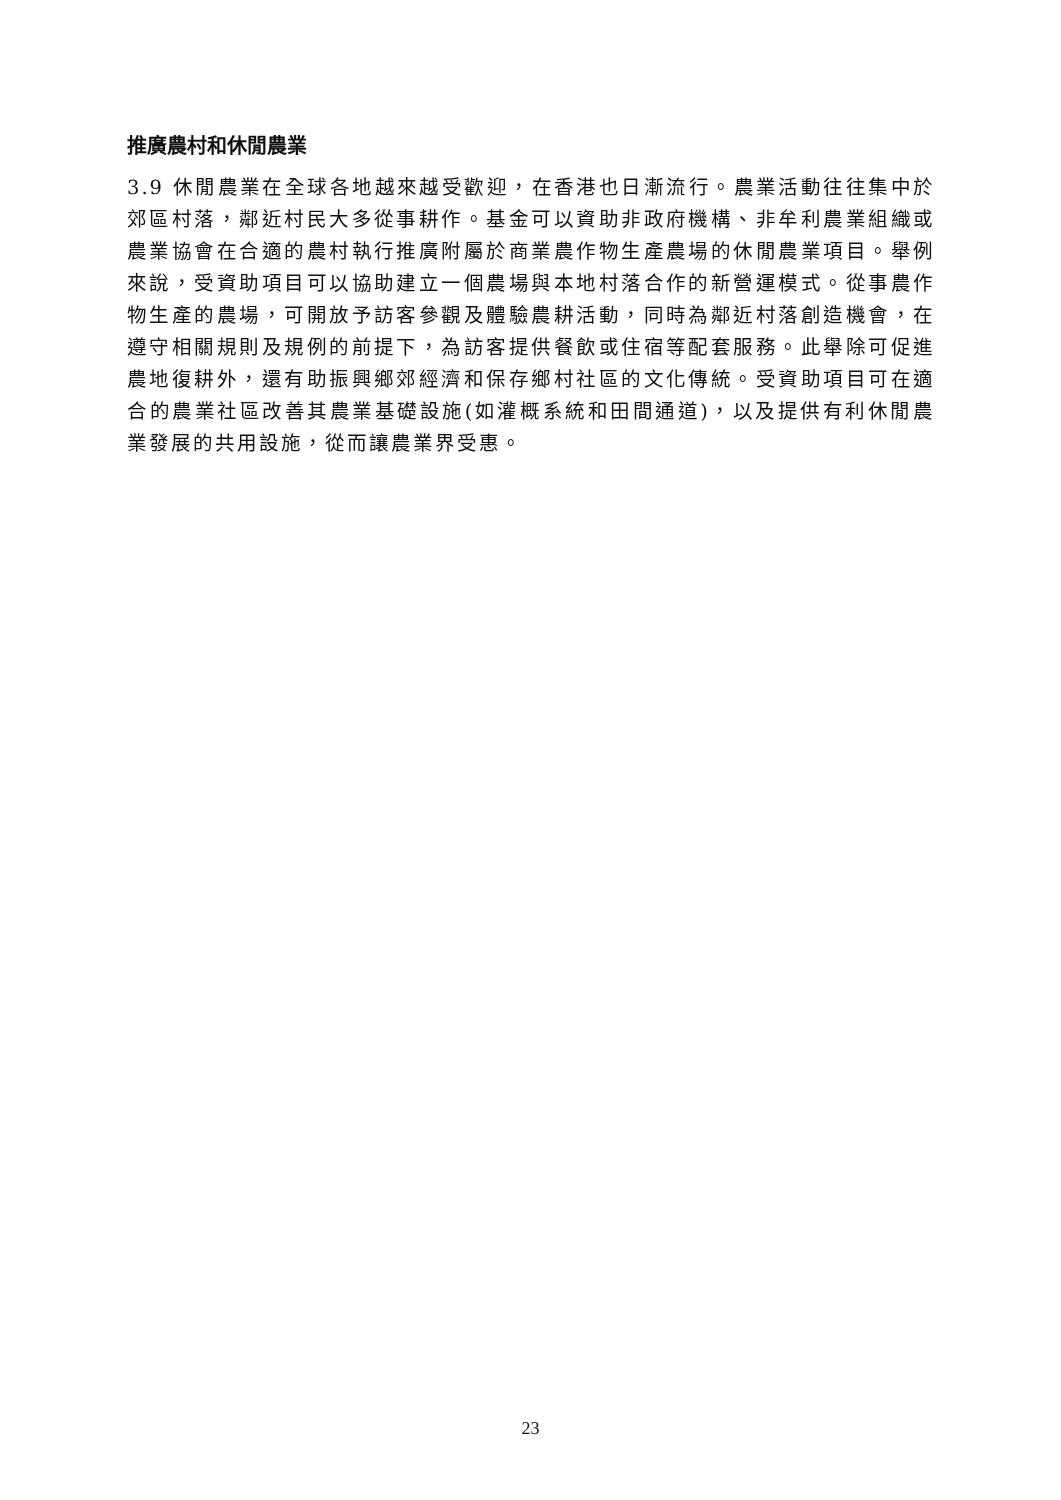推廣農村和休閒農業
3.9 休閒農業在全球各地越來越受歡迎，在香港也日漸流行。農業活動往往集中於郊區村落，鄰近村民大多從事耕作。基金可以資助非政府機構、非牟利農業組織或農業協會在合適的農村執行推廣附屬於商業農作物生產農場的休閒農業項目。舉例來說，受資助項目可以協助建立一個農場與本地村落合作的新營運模式。從事農作物生產的農場，可開放予訪客參觀及體驗農耕活動，同時為鄰近村落創造機會，在遵守相關規則及規例的前提下，為訪客提供餐飲或住宿等配套服務。此舉除可促進農地復耕外，還有助振興鄉郊經濟和保存鄉村社區的文化傳統。受資助項目可在適合的農業社區改善其農業基礎設施(如灌概系統和田間通道)，以及提供有利休閒農業發展的共用設施，從而讓農業界受惠。
23